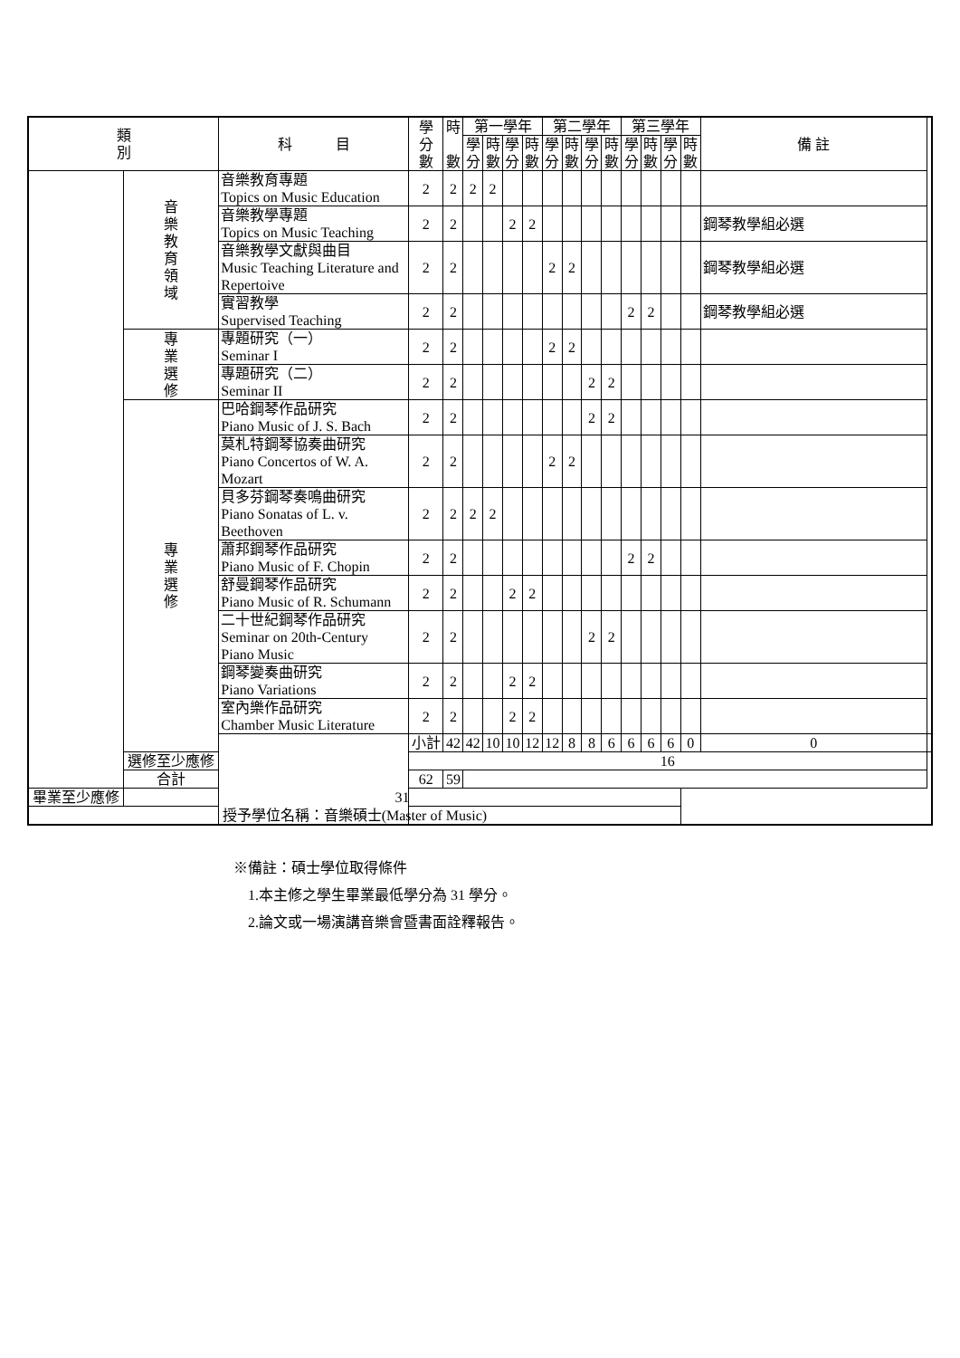| 類 別 | | 科 目 | 學 分 數 | 時 數 | 第一學年 | | | | 第二學年 | | | | 第三學年 | | | | 備 註 | |
| --- | --- | --- | --- | --- | --- | --- | --- | --- | --- | --- | --- | --- | --- | --- | --- | --- | --- | --- |
| | | | | | 學 分 | 時 數 | 學 分 | 時 數 | 學 分 | 時 數 | 學 分 | 時 數 | 學 分 | 時 數 | 學 分 | 時 數 | | |
| | 音 樂 教 育 領 域 | 音樂教育專題 Topics on Music Education | 2 | 2 | 2 | 2 | | | | | | | | | | | | |
| | | 音樂教學專題 Topics on Music Teaching | 2 | 2 | | | 2 | 2 | | | | | | | | | 鋼琴教學組必選 | |
| | | 音樂教學文獻與曲目 Music Teaching Literature and Repertoive | 2 | 2 | | | | | 2 | 2 | | | | | | | 鋼琴教學組必選 | |
| | | 實習教學 Supervised Teaching | 2 | 2 | | | | | | | | | 2 | 2 | | | 鋼琴教學組必選 | |
| | 專 業 選 修 | 專題研究（一） Seminar I | 2 | 2 | | | | | 2 | 2 | | | | | | | | |
| | | 專題研究（二） Seminar II | 2 | 2 | | | | | | | 2 | 2 | | | | | | |
| | 專 業 選 修 | 巴哈鋼琴作品研究 Piano Music of J. S. Bach | 2 | 2 | | | | | | | 2 | 2 | | | | | | |
| | | 莫札特鋼琴協奏曲研究 Piano Concertos of W. A. Mozart | 2 | 2 | | | | | 2 | 2 | | | | | | | | |
| | | 貝多芬鋼琴奏鳴曲研究 Piano Sonatas of L. v. Beethoven | 2 | 2 | 2 | 2 | | | | | | | | | | | | |
| | | 蕭邦鋼琴作品研究 Piano Music of F. Chopin | 2 | 2 | | | | | | | | | 2 | 2 | | | | |
| | | 舒曼鋼琴作品研究 Piano Music of R. Schumann | 2 | 2 | | | 2 | 2 | | | | | | | | | | |
| | | 二十世紀鋼琴作品研究 Seminar on 20th-Century Piano Music | 2 | 2 | | | | | | | 2 | 2 | | | | | | |
| | | 鋼琴變奏曲研究 Piano Variations | 2 | 2 | | | 2 | 2 | | | | | | | | | | |
| | | 室內樂作品研究 Chamber Music Literature | 2 | 2 | | | 2 | 2 | | | | | | | | | | |
| | | | 小計 | 42 | 42 | 10 | 10 | 12 | 12 | 8 | 8 | 6 | 6 | 6 | 6 | 0 | 0 | |
| | 選修至少應修 | | 16 | | | | | | | | | | | | | | | |
| | 合計 | | 62 | 59 | | | | | | | | | | | | | | |
| 畢業至少應修 | 31 | | | | | | | | | | | | | | | | | |
| 授予學位名稱：音樂碩士(Master of Music) | | | | | | | | | | | | | | | | | | |
※備註：碩士學位取得條件
　1.本主修之學生畢業最低學分為 31 學分。
　2.論文或一場演講音樂會暨書面詮釋報告。